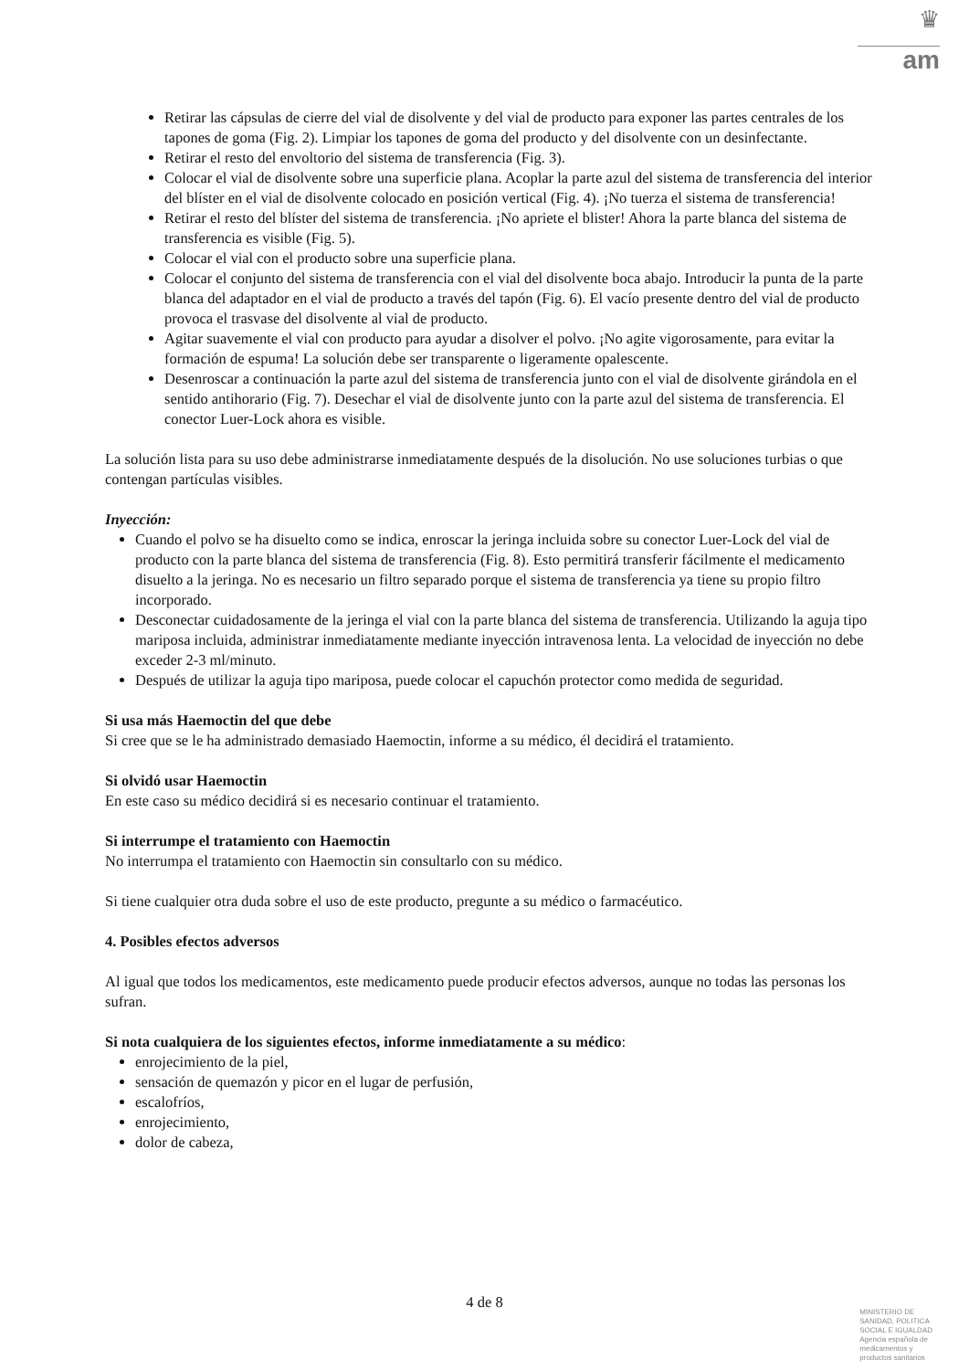♛
am
Retirar las cápsulas de cierre del vial de disolvente y del vial de producto para exponer las partes centrales de los tapones de goma (Fig. 2). Limpiar los tapones de goma del producto y del disolvente con un desinfectante.
Retirar el resto del envoltorio del sistema de transferencia (Fig. 3).
Colocar el vial de disolvente sobre una superficie plana. Acoplar la parte azul del sistema de transferencia del interior del blíster en el vial de disolvente colocado en posición vertical (Fig. 4). ¡No tuerza el sistema de transferencia!
Retirar el resto del blíster del sistema de transferencia. ¡No apriete el blister! Ahora la parte blanca del sistema de transferencia es visible (Fig. 5).
Colocar el vial con el producto sobre una superficie plana.
Colocar el conjunto del sistema de transferencia con el vial del disolvente boca abajo. Introducir la punta de la parte blanca del adaptador en el vial de producto a través del tapón (Fig. 6). El vacío presente dentro del vial de producto provoca el trasvase del disolvente al vial de producto.
Agitar suavemente el vial con producto para ayudar a disolver el polvo. ¡No agite vigorosamente, para evitar la formación de espuma! La solución debe ser transparente o ligeramente opalescente.
Desenroscar a continuación la parte azul del sistema de transferencia junto con el vial de disolvente girándola en el sentido antihorario (Fig. 7). Desechar el vial de disolvente junto con la parte azul del sistema de transferencia. El conector Luer-Lock ahora es visible.
La solución lista para su uso debe administrarse inmediatamente después de la disolución. No use soluciones turbias o que contengan partículas visibles.
Inyección:
Cuando el polvo se ha disuelto como se indica, enroscar la jeringa incluida sobre su conector Luer-Lock del vial de producto con la parte blanca del sistema de transferencia (Fig. 8). Esto permitirá transferir fácilmente el medicamento disuelto a la jeringa. No es necesario un filtro separado porque el sistema de transferencia ya tiene su propio filtro incorporado.
Desconectar cuidadosamente de la jeringa el vial con la parte blanca del sistema de transferencia. Utilizando la aguja tipo mariposa incluida, administrar inmediatamente mediante inyección intravenosa lenta. La velocidad de inyección no debe exceder 2-3 ml/minuto.
Después de utilizar la aguja tipo mariposa, puede colocar el capuchón protector como medida de seguridad.
Si usa más Haemoctin del que debe
Si cree que se le ha administrado demasiado Haemoctin, informe a su médico, él decidirá el tratamiento.
Si olvidó usar Haemoctin
En este caso su médico decidirá si es necesario continuar el tratamiento.
Si interrumpe el tratamiento con Haemoctin
No interrumpa el tratamiento con Haemoctin sin consultarlo con su médico.
Si tiene cualquier otra duda sobre el uso de este producto, pregunte a su médico o farmacéutico.
4. Posibles efectos adversos
Al igual que todos los medicamentos, este medicamento puede producir efectos adversos, aunque no todas las personas los sufran.
Si nota cualquiera de los siguientes efectos, informe inmediatamente a su médico:
enrojecimiento de la piel,
sensación de quemazón y picor en el lugar de perfusión,
escalofríos,
enrojecimiento,
dolor de cabeza,
4 de 8
MINISTERIO DE
SANIDAD, POLITICA
SOCIAL E IGUALDAD
Agencia española de
medicamentos y
productos sanitarios